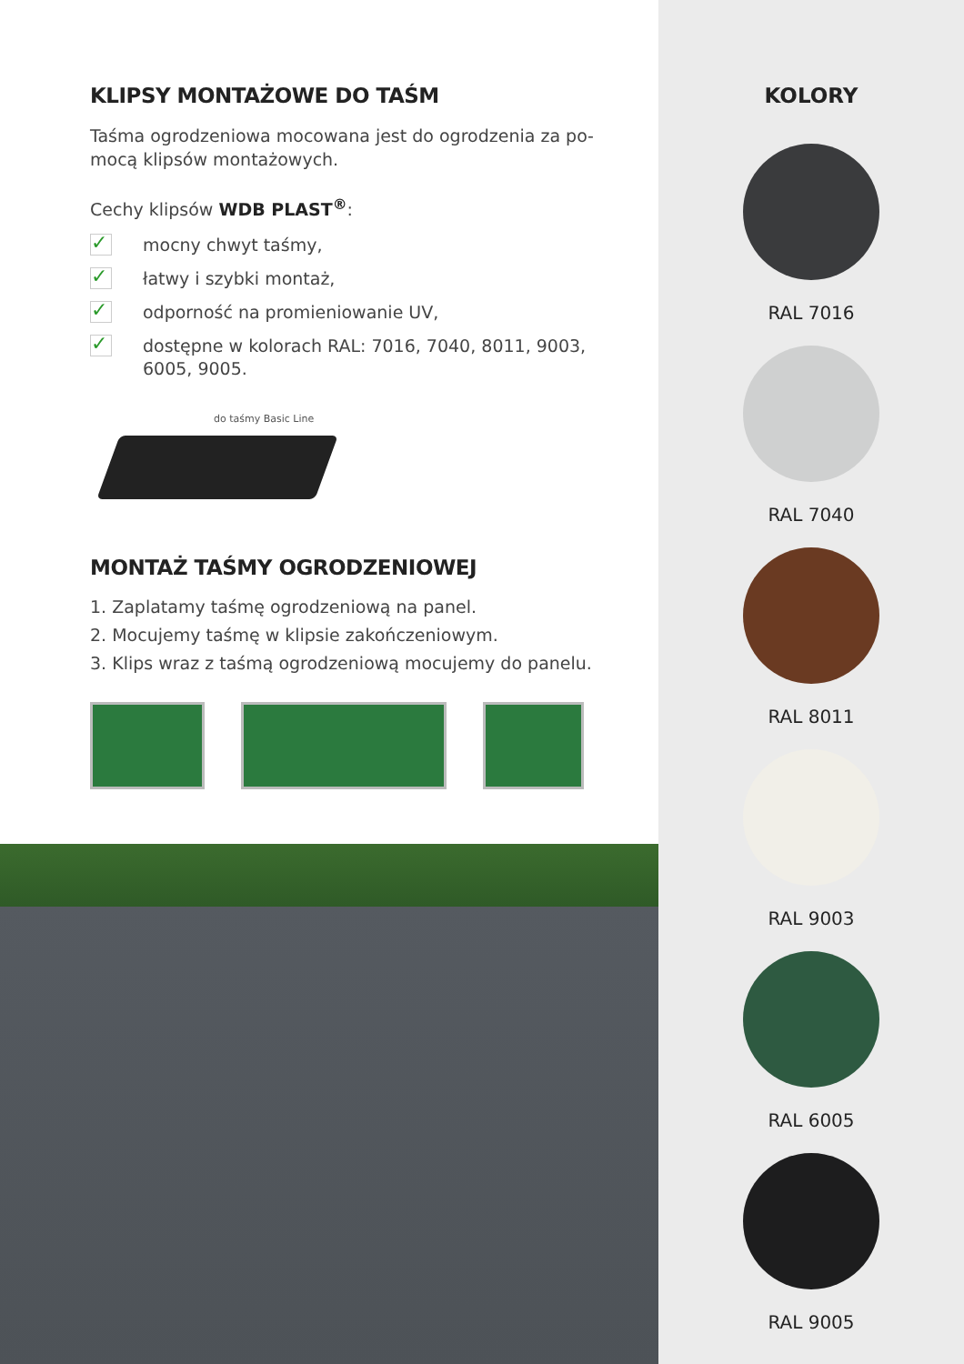KLIPSY MONTAŻOWE DO TAŚM
Taśma ogrodzeniowa mocowana jest do ogrodzenia za po-
mocą klipsów montażowych.
Cechy klipsów WDB PLAST<sup>®</sup>:
✓ mocny chwyt taśmy,
✓ łatwy i szybki montaż,
✓ odporność na promieniowanie UV,
✓ dostępne w kolorach RAL: 7016, 7040, 8011, 9003,
6005, 9005.
do taśmy Basic Line
MONTAŻ TAŚMY OGRODZENIOWEJ
1. Zaplatamy taśmę ogrodzeniową na panel.
2. Mocujemy taśmę w klipsie zakończeniowym.
3. Klips wraz z taśmą ogrodzeniową mocujemy do panelu.
KOLORY
RAL 7016
RAL 7040
RAL 8011
RAL 9003
RAL 6005
RAL 9005